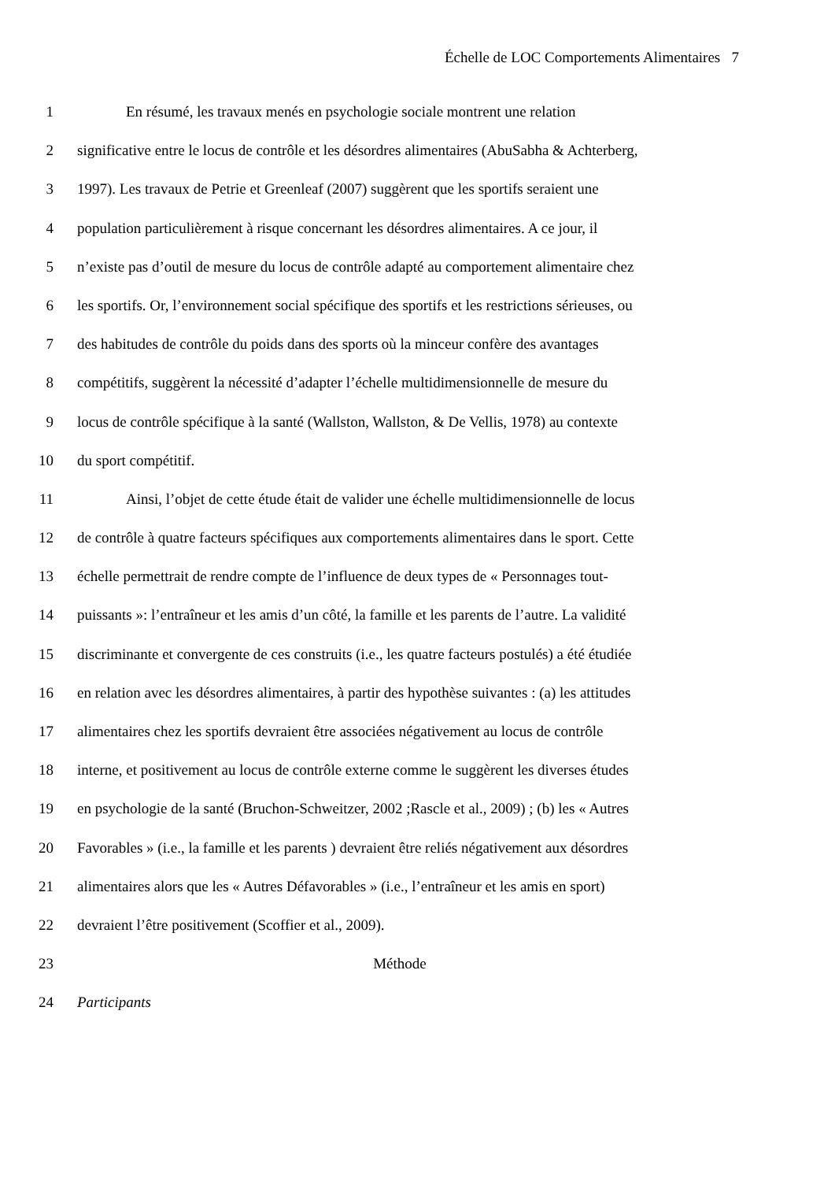Échelle de LOC Comportements Alimentaires 7
1 En résumé, les travaux menés en psychologie sociale montrent une relation
2 significative entre le locus de contrôle et les désordres alimentaires (AbuSabha & Achterberg,
3 1997). Les travaux de Petrie et Greenleaf (2007) suggèrent que les sportifs seraient une
4 population particulièrement à risque concernant les désordres alimentaires. A ce jour, il
5 n’existe pas d’outil de mesure du locus de contrôle adapté au comportement alimentaire chez
6 les sportifs. Or, l’environnement social spécifique des sportifs et les restrictions sérieuses, ou
7 des habitudes de contrôle du poids dans des sports où la minceur confère des avantages
8 compétitifs, suggèrent la nécessité d’adapter l’échelle multidimensionnelle de mesure du
9 locus de contrôle spécifique à la santé (Wallston, Wallston, & De Vellis, 1978) au contexte
10 du sport compétitif.
11 Ainsi, l’objet de cette étude était de valider une échelle multidimensionnelle de locus
12 de contrôle à quatre facteurs spécifiques aux comportements alimentaires dans le sport. Cette
13 échelle permettrait de rendre compte de l’influence de deux types de « Personnages tout-
14 puissants »: l’entraîneur et les amis d’un côté, la famille et les parents de l’autre. La validité
15 discriminante et convergente de ces construits (i.e., les quatre facteurs postulés) a été étudiée
16 en relation avec les désordres alimentaires, à partir des hypothèse suivantes : (a) les attitudes
17 alimentaires chez les sportifs devraient être associées négativement au locus de contrôle
18 interne, et positivement au locus de contrôle externe comme le suggèrent les diverses études
19 en psychologie de la santé (Bruchon-Schweitzer, 2002 ;Rascle et al., 2009) ; (b) les « Autres
20 Favorables » (i.e., la famille et les parents ) devraient être reliés négativement aux désordres
21 alimentaires alors que les « Autres Défavorables » (i.e., l’entraîneur et les amis en sport)
22 devraient l’être positivement (Scoffier et al., 2009).
23 Méthode
24 Participants